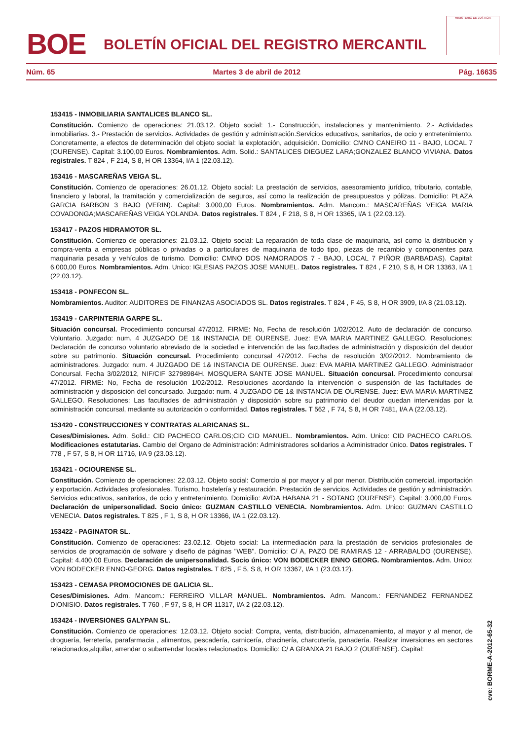BOE
BOLETÍN OFICIAL DEL REGISTRO MERCANTIL
MINISTERIO DE JUSTICIA
Núm. 65 Martes 3 de abril de 2012 Pág. 16635
153415 - INMOBILIARIA SANTALICES BLANCO SL.
Constitución. Comienzo de operaciones: 21.03.12. Objeto social: 1.- Construcción, instalaciones y mantenimiento. 2.- Actividades inmobiliarias. 3.- Prestación de servicios. Actividades de gestión y administración.Servicios educativos, sanitarios, de ocio y entretenimiento. Concretamente, a efectos de determinación del objeto social: la explotación, adquisición. Domicilio: CMNO CANEIRO 11 - BAJO, LOCAL 7 (OURENSE). Capital: 3.100,00 Euros. Nombramientos. Adm. Solid.: SANTALICES DIEGUEZ LARA;GONZALEZ BLANCO VIVIANA. Datos registrales. T 824 , F 214, S 8, H OR 13364, I/A 1 (22.03.12).
153416 - MASCAREÑAS VEIGA SL.
Constitución. Comienzo de operaciones: 26.01.12. Objeto social: La prestación de servicios, asesoramiento jurídico, tributario, contable, financiero y laboral, la tramitación y comercialización de seguros, así como la realización de presupuestos y pólizas. Domicilio: PLAZA GARCIA BARBON 3 BAJO (VERIN). Capital: 3.000,00 Euros. Nombramientos. Adm. Mancom.: MASCAREÑAS VEIGA MARIA COVADONGA;MASCAREÑAS VEIGA YOLANDA. Datos registrales. T 824 , F 218, S 8, H OR 13365, I/A 1 (22.03.12).
153417 - PAZOS HIDRAMOTOR SL.
Constitución. Comienzo de operaciones: 21.03.12. Objeto social: La reparación de toda clase de maquinaria, así como la distribución y compra-venta a empresas públicas o privadas o a particulares de maquinaria de todo tipo, piezas de recambio y componentes para maquinaria pesada y vehículos de turismo. Domicilio: CMNO DOS NAMORADOS 7 - BAJO, LOCAL 7 PIÑOR (BARBADAS). Capital: 6.000,00 Euros. Nombramientos. Adm. Unico: IGLESIAS PAZOS JOSE MANUEL. Datos registrales. T 824 , F 210, S 8, H OR 13363, I/A 1 (22.03.12).
153418 - PONFECON SL.
Nombramientos. Auditor: AUDITORES DE FINANZAS ASOCIADOS SL. Datos registrales. T 824 , F 45, S 8, H OR 3909, I/A 8 (21.03.12).
153419 - CARPINTERIA GARPE SL.
Situación concursal. Procedimiento concursal 47/2012. FIRME: No, Fecha de resolución 1/02/2012. Auto de declaración de concurso. Voluntario. Juzgado: num. 4 JUZGADO DE 1& INSTANCIA DE OURENSE. Juez: EVA MARIA MARTINEZ GALLEGO. Resoluciones: Declaración de concurso voluntario abreviado de la sociedad e intervención de las facultades de administración y disposición del deudor sobre su patrimonio. Situación concursal. Procedimiento concursal 47/2012. Fecha de resolución 3/02/2012. Nombramiento de administradores. Juzgado: num. 4 JUZGADO DE 1& INSTANCIA DE OURENSE. Juez: EVA MARIA MARTINEZ GALLEGO. Administrador Concursal. Fecha 3/02/2012, NIF/CIF 32798984H. MOSQUERA SANTE JOSE MANUEL. Situación concursal. Procedimiento concursal 47/2012. FIRME: No, Fecha de resolución 1/02/2012. Resoluciones acordando la intervención o suspensión de las factultades de administración y disposición del concursado. Juzgado: num. 4 JUZGADO DE 1& INSTANCIA DE OURENSE. Juez: EVA MARIA MARTINEZ GALLEGO. Resoluciones: Las facultades de administración y disposición sobre su patrimonio del deudor quedan intervenidas por la administración concursal, mediante su autorización o conformidad. Datos registrales. T 562 , F 74, S 8, H OR 7481, I/A A (22.03.12).
153420 - CONSTRUCCIONES Y CONTRATAS ALARICANAS SL.
Ceses/Dimisiones. Adm. Solid.: CID PACHECO CARLOS;CID CID MANUEL. Nombramientos. Adm. Unico: CID PACHECO CARLOS. Modificaciones estatutarias. Cambio del Organo de Administración: Administradores solidarios a Administrador único. Datos registrales. T 778 , F 57, S 8, H OR 11716, I/A 9 (23.03.12).
153421 - OCIOURENSE SL.
Constitución. Comienzo de operaciones: 22.03.12. Objeto social: Comercio al por mayor y al por menor. Distribución comercial, importación y exportación. Actividades profesionales. Turismo, hostelería y restauración. Prestación de servicios. Actividades de gestión y administración. Servicios educativos, sanitarios, de ocio y entretenimiento. Domicilio: AVDA HABANA 21 - SOTANO (OURENSE). Capital: 3.000,00 Euros. Declaración de unipersonalidad. Socio único: GUZMAN CASTILLO VENECIA. Nombramientos. Adm. Unico: GUZMAN CASTILLO VENECIA. Datos registrales. T 825 , F 1, S 8, H OR 13366, I/A 1 (22.03.12).
153422 - PAGINATOR SL.
Constitución. Comienzo de operaciones: 23.02.12. Objeto social: La intermediación para la prestación de servicios profesionales de servicios de programación de sofware y diseño de páginas "WEB". Domicilio: C/ A, PAZO DE RAMIRAS 12 - ARRABALDO (OURENSE). Capital: 4.400,00 Euros. Declaración de unipersonalidad. Socio único: VON BODECKER ENNO GEORG. Nombramientos. Adm. Unico: VON BODECKER ENNO-GEORG. Datos registrales. T 825 , F 5, S 8, H OR 13367, I/A 1 (23.03.12).
153423 - CEMASA PROMOCIONES DE GALICIA SL.
Ceses/Dimisiones. Adm. Mancom.: FERREIRO VILLAR MANUEL. Nombramientos. Adm. Mancom.: FERNANDEZ FERNANDEZ DIONISIO. Datos registrales. T 760 , F 97, S 8, H OR 11317, I/A 2 (22.03.12).
153424 - INVERSIONES GALYPAN SL.
Constitución. Comienzo de operaciones: 12.03.12. Objeto social: Compra, venta, distribución, almacenamiento, al mayor y al menor, de droguería, ferretería, parafarmacia , alimentos, pescadería, carnicería, chacinería, charcutería, panadería. Realizar inversiones en sectores relacionados,alquilar, arrendar o subarrendar locales relacionados. Domicilio: C/ A GRANXA 21 BAJO 2 (OURENSE). Capital:
cve: BORME-A-2012-65-32